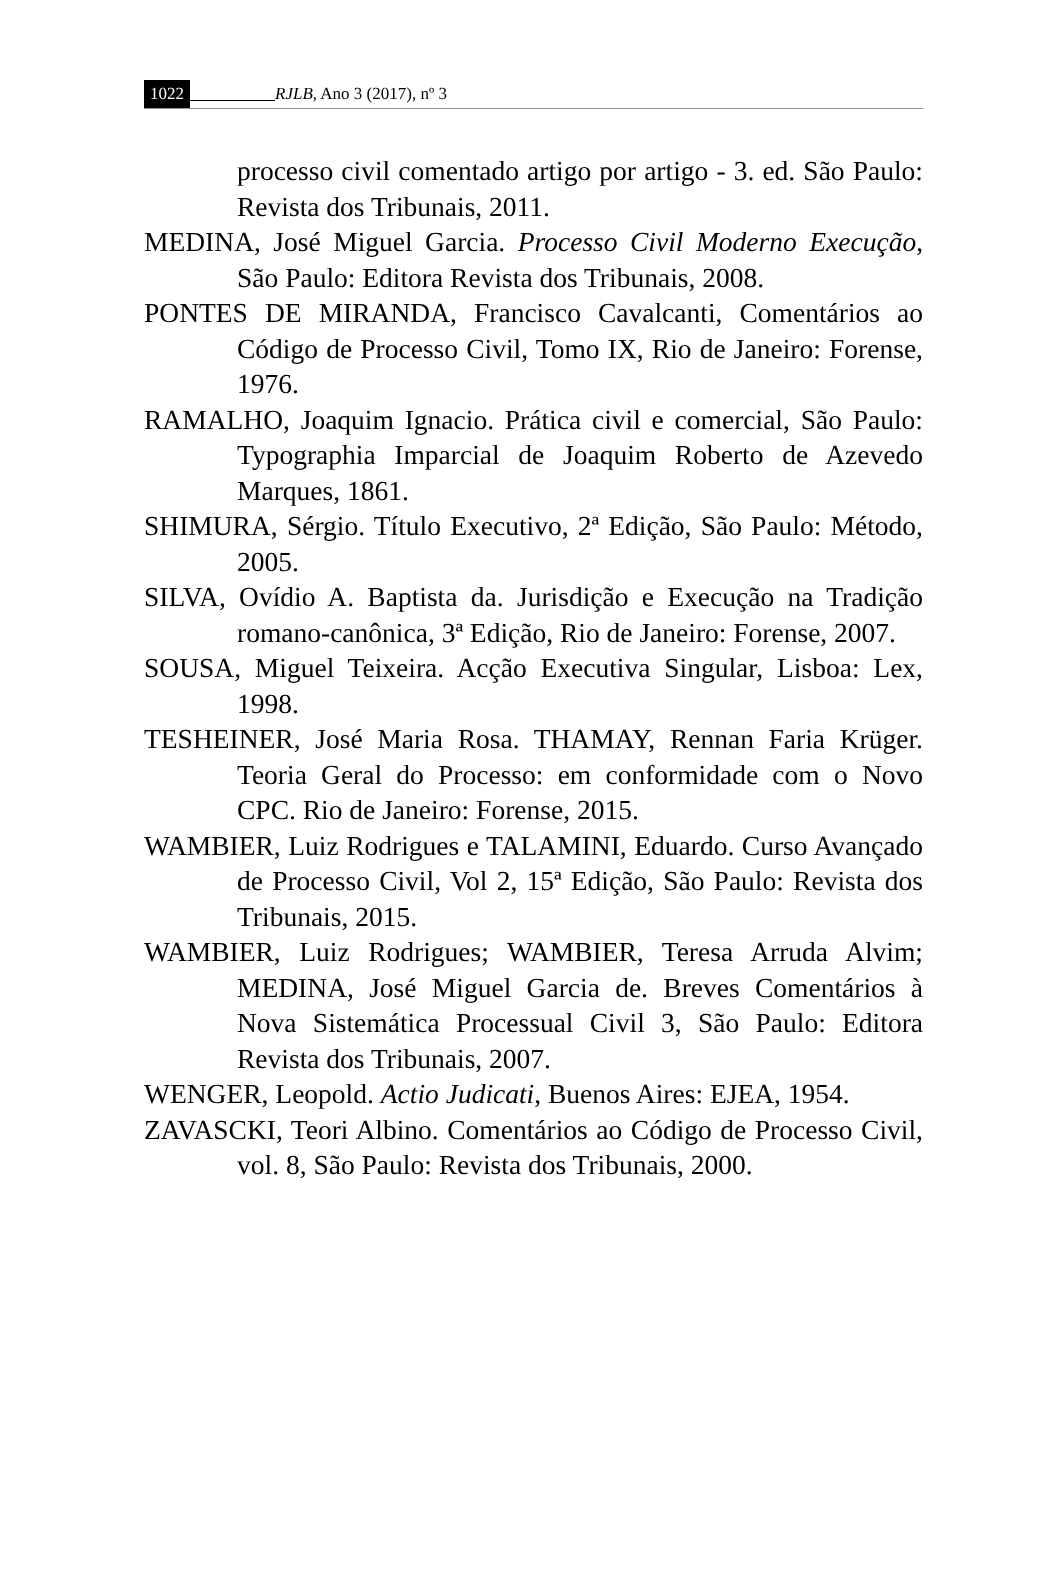1022 RJLB, Ano 3 (2017), nº 3
processo civil comentado artigo por artigo - 3. ed. São Paulo: Revista dos Tribunais, 2011.
MEDINA, José Miguel Garcia. Processo Civil Moderno Execução, São Paulo: Editora Revista dos Tribunais, 2008.
PONTES DE MIRANDA, Francisco Cavalcanti, Comentários ao Código de Processo Civil, Tomo IX, Rio de Janeiro: Forense, 1976.
RAMALHO, Joaquim Ignacio. Prática civil e comercial, São Paulo: Typographia Imparcial de Joaquim Roberto de Azevedo Marques, 1861.
SHIMURA, Sérgio. Título Executivo, 2ª Edição, São Paulo: Método, 2005.
SILVA, Ovídio A. Baptista da. Jurisdição e Execução na Tradição romano-canônica, 3ª Edição, Rio de Janeiro: Forense, 2007.
SOUSA, Miguel Teixeira. Acção Executiva Singular, Lisboa: Lex, 1998.
TESHEINER, José Maria Rosa. THAMAY, Rennan Faria Krüger. Teoria Geral do Processo: em conformidade com o Novo CPC. Rio de Janeiro: Forense, 2015.
WAMBIER, Luiz Rodrigues e TALAMINI, Eduardo. Curso Avançado de Processo Civil, Vol 2, 15ª Edição, São Paulo: Revista dos Tribunais, 2015.
WAMBIER, Luiz Rodrigues; WAMBIER, Teresa Arruda Alvim; MEDINA, José Miguel Garcia de. Breves Comentários à Nova Sistemática Processual Civil 3, São Paulo: Editora Revista dos Tribunais, 2007.
WENGER, Leopold. Actio Judicati, Buenos Aires: EJEA, 1954.
ZAVASCKI, Teori Albino. Comentários ao Código de Processo Civil, vol. 8, São Paulo: Revista dos Tribunais, 2000.